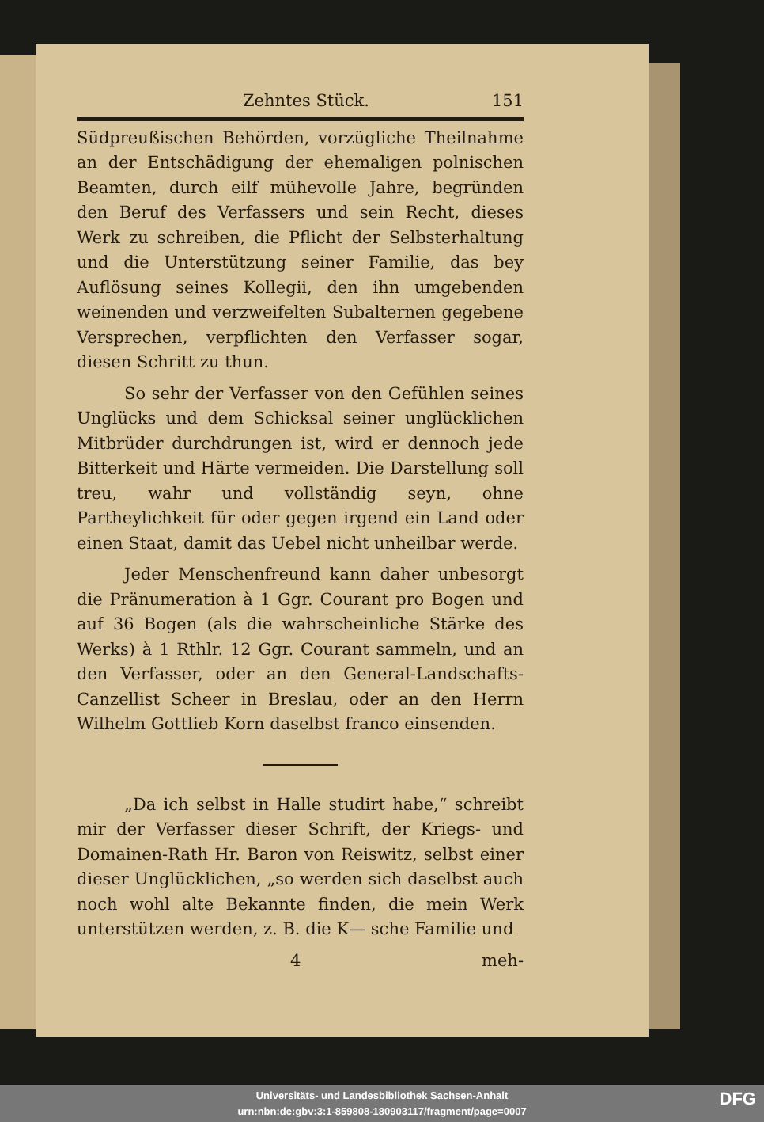Zehntes Stück. 151
Südpreußischen Behörden, vorzügliche Theilnahme an der Entschädigung der ehemaligen polnischen Beamten, durch eilf mühevolle Jahre, begründen den Beruf des Verfassers und sein Recht, dieses Werk zu schreiben, die Pflicht der Selbsterhaltung und die Unterstützung seiner Familie, das bey Auflösung seines Kollegii, den ihn umgebenden weinenden und verzweifelten Subalternen gegebene Versprechen, verpflichten den Verfasser sogar, diesen Schritt zu thun.
So sehr der Verfasser von den Gefühlen seines Unglücks und dem Schicksal seiner unglücklichen Mitbrüder durchdrungen ist, wird er dennoch jede Bitterkeit und Härte vermeiden. Die Darstellung soll treu, wahr und vollständig seyn, ohne Partheylichkeit für oder gegen irgend ein Land oder einen Staat, damit das Uebel nicht unheilbar werde.
Jeder Menschenfreund kann daher unbesorgt die Pränumeration à 1 Ggr. Courant pro Bogen und auf 36 Bogen (als die wahrscheinliche Stärke des Werks) à 1 Rthlr. 12 Ggr. Courant sammeln, und an den Verfasser, oder an den General-Landschafts-Canzellist Scheer in Breslau, oder an den Herrn Wilhelm Gottlieb Korn daselbst franco einsenden.
„Da ich selbst in Halle studirt habe,“ schreibt mir der Verfasser dieser Schrift, der Kriegs- und Domainen-Rath Hr. Baron von Reiswitz, selbst einer dieser Unglücklichen, „so werden sich daselbst auch noch wohl alte Bekannte finden, die mein Werk unterstützen werden, z. B. die K— sche Familie und
4 meh-
Universitäts- und Landesbibliothek Sachsen-Anhalt
urn:nbn:de:gbv:3:1-859808-180903117/fragment/page=0007
DFG